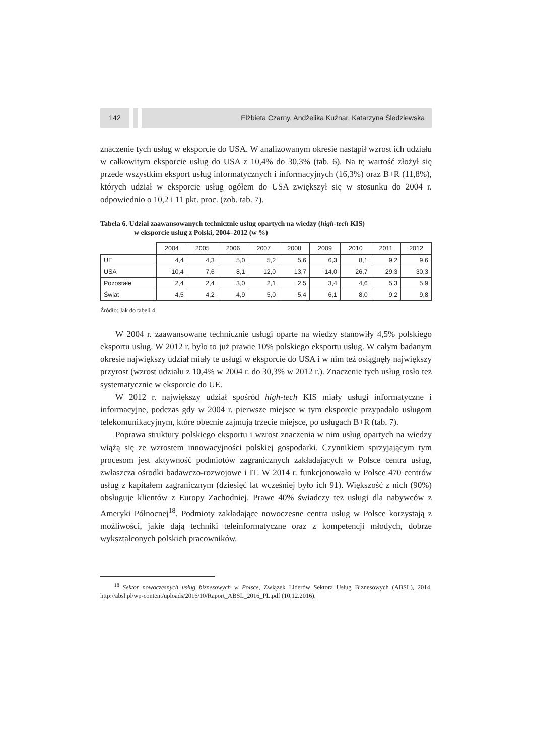142 Elżbieta Czarny, Andżelika Kuźnar, Katarzyna Śledziewska
znaczenie tych usług w eksporcie do USA. W analizowanym okresie nastąpił wzrost ich udziału w całkowitym eksporcie usług do USA z 10,4% do 30,3% (tab. 6). Na tę wartość złożył się przede wszystkim eksport usług informatycznych i informacyjnych (16,3%) oraz B+R (11,8%), których udział w eksporcie usług ogółem do USA zwiększył się w stosunku do 2004 r. odpowiednio o 10,2 i 11 pkt. proc. (zob. tab. 7).
Tabela 6. Udział zaawansowanych technicznie usług opartych na wiedzy (high-tech KIS)
w eksporcie usług z Polski, 2004–2012 (w %)
| | 2004 | 2005 | 2006 | 2007 | 2008 | 2009 | 2010 | 2011 | 2012 |
| --- | --- | --- | --- | --- | --- | --- | --- | --- | --- |
| UE | 4,4 | 4,3 | 5,0 | 5,2 | 5,6 | 6,3 | 8,1 | 9,2 | 9,6 |
| USA | 10,4 | 7,6 | 8,1 | 12,0 | 13,7 | 14,0 | 26,7 | 29,3 | 30,3 |
| Pozostałe | 2,4 | 2,4 | 3,0 | 2,1 | 2,5 | 3,4 | 4,6 | 5,3 | 5,9 |
| Świat | 4,5 | 4,2 | 4,9 | 5,0 | 5,4 | 6,1 | 8,0 | 9,2 | 9,8 |
Źródło: Jak do tabeli 4.
W 2004 r. zaawansowane technicznie usługi oparte na wiedzy stanowiły 4,5% polskiego eksportu usług. W 2012 r. było to już prawie 10% polskiego eksportu usług. W całym badanym okresie największy udział miały te usługi w eksporcie do USA i w nim też osiągnęły największy przyrost (wzrost udziału z 10,4% w 2004 r. do 30,3% w 2012 r.). Znaczenie tych usług rosło też systematycznie w eksporcie do UE.
W 2012 r. największy udział spośród high-tech KIS miały usługi informatyczne i informacyjne, podczas gdy w 2004 r. pierwsze miejsce w tym eksporcie przypadało usługom telekomunikacyjnym, które obecnie zajmują trzecie miejsce, po usługach B+R (tab. 7).
Poprawa struktury polskiego eksportu i wzrost znaczenia w nim usług opartych na wiedzy wiążą się ze wzrostem innowacyjności polskiej gospodarki. Czynnikiem sprzyjającym tym procesom jest aktywność podmiotów zagranicznych zakładających w Polsce centra usług, zwłaszcza ośrodki badawczo-rozwojowe i IT. W 2014 r. funkcjonowało w Polsce 470 centrów usług z kapitałem zagranicznym (dziesięć lat wcześniej było ich 91). Większość z nich (90%) obsługuje klientów z Europy Zachodniej. Prawe 40% świadczy też usługi dla nabywców z Ameryki Północnej<sup>18</sup>. Podmioty zakładające nowoczesne centra usług w Polsce korzystają z możliwości, jakie dają techniki teleinformatyczne oraz z kompetencji młodych, dobrze wykształconych polskich pracowników.
<sup>18</sup> Sektor nowoczesnych usług biznesowych w Polsce, Związek Liderów Sektora Usług Biznesowych (ABSL), 2014, http://absl.pl/wp-content/uploads/2016/10/Raport_ABSL_2016_PL.pdf (10.12.2016).